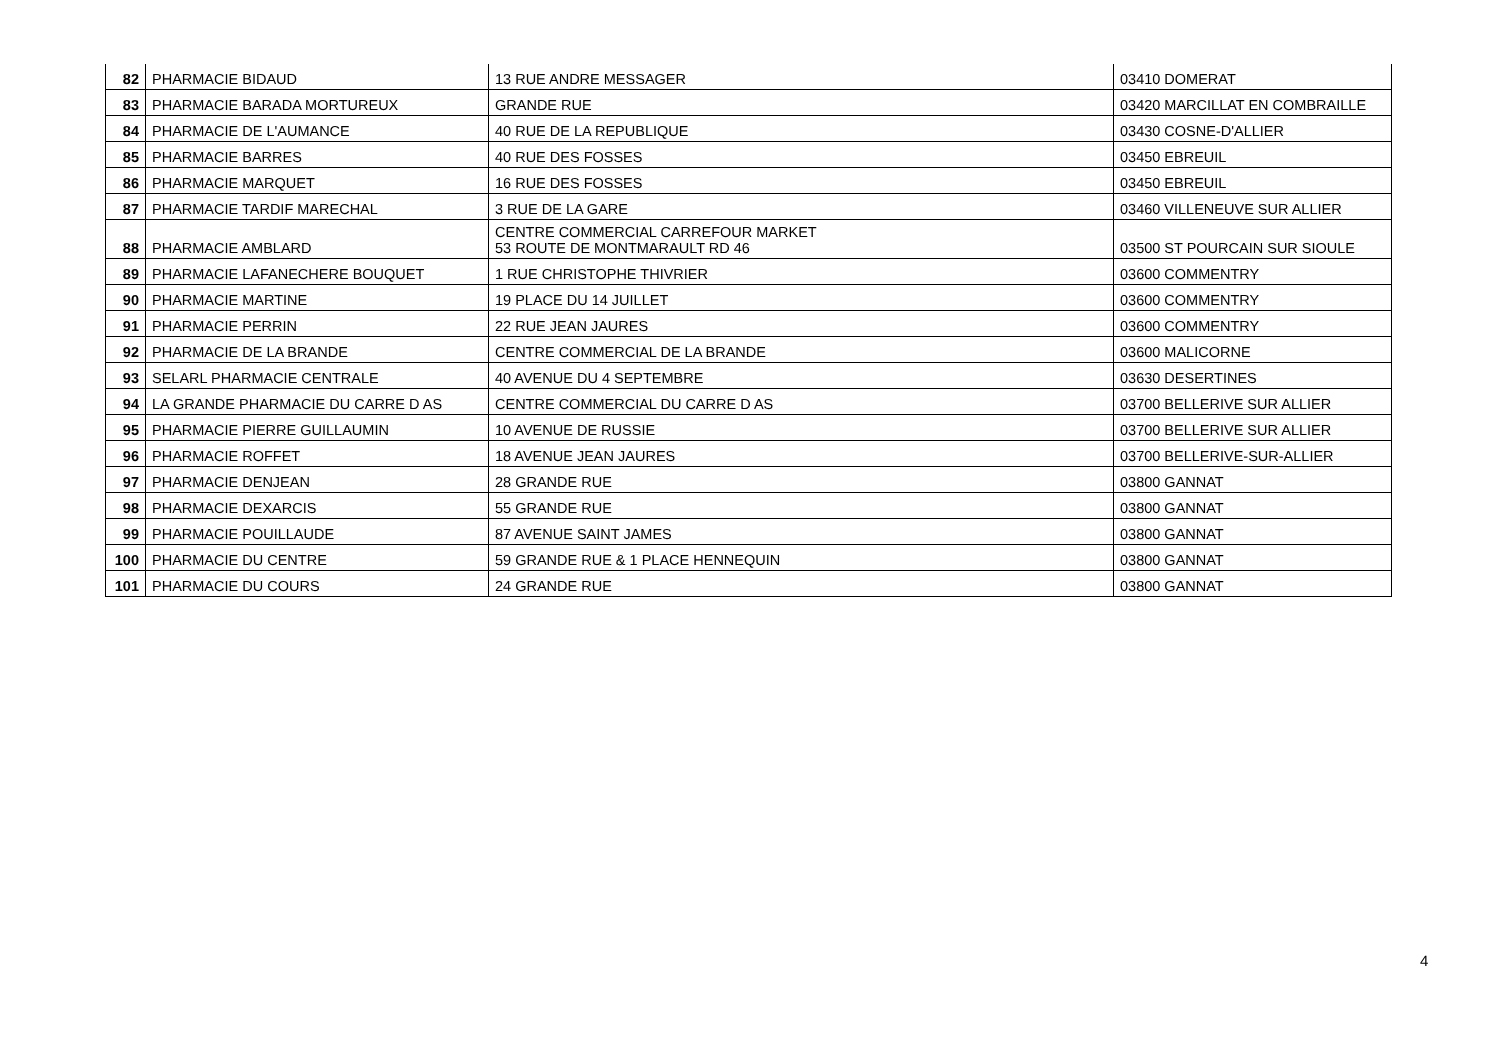| 82 | PHARMACIE BIDAUD | 13 RUE ANDRE MESSAGER | 03410 DOMERAT |
| 83 | PHARMACIE BARADA MORTUREUX | GRANDE RUE | 03420 MARCILLAT EN COMBRAILLE |
| 84 | PHARMACIE DE L'AUMANCE | 40 RUE DE LA REPUBLIQUE | 03430 COSNE-D'ALLIER |
| 85 | PHARMACIE BARRES | 40 RUE DES FOSSES | 03450 EBREUIL |
| 86 | PHARMACIE MARQUET | 16 RUE DES FOSSES | 03450 EBREUIL |
| 87 | PHARMACIE TARDIF MARECHAL | 3 RUE DE LA GARE | 03460 VILLENEUVE SUR ALLIER |
| 88 | PHARMACIE AMBLARD | CENTRE COMMERCIAL CARREFOUR MARKET 53 ROUTE DE MONTMARAULT RD 46 | 03500 ST POURCAIN SUR SIOULE |
| 89 | PHARMACIE LAFANECHERE BOUQUET | 1 RUE CHRISTOPHE THIVRIER | 03600 COMMENTRY |
| 90 | PHARMACIE MARTINE | 19 PLACE DU 14 JUILLET | 03600 COMMENTRY |
| 91 | PHARMACIE PERRIN | 22 RUE JEAN JAURES | 03600 COMMENTRY |
| 92 | PHARMACIE DE LA BRANDE | CENTRE COMMERCIAL DE LA BRANDE | 03600 MALICORNE |
| 93 | SELARL PHARMACIE CENTRALE | 40 AVENUE DU 4 SEPTEMBRE | 03630 DESERTINES |
| 94 | LA GRANDE PHARMACIE DU CARRE D AS | CENTRE COMMERCIAL DU CARRE D AS | 03700 BELLERIVE SUR ALLIER |
| 95 | PHARMACIE PIERRE GUILLAUMIN | 10 AVENUE DE RUSSIE | 03700 BELLERIVE SUR ALLIER |
| 96 | PHARMACIE ROFFET | 18 AVENUE JEAN JAURES | 03700 BELLERIVE-SUR-ALLIER |
| 97 | PHARMACIE DENJEAN | 28 GRANDE RUE | 03800 GANNAT |
| 98 | PHARMACIE DEXARCIS | 55 GRANDE RUE | 03800 GANNAT |
| 99 | PHARMACIE POUILLAUDE | 87 AVENUE SAINT JAMES | 03800 GANNAT |
| 100 | PHARMACIE DU CENTRE | 59 GRANDE RUE & 1 PLACE HENNEQUIN | 03800 GANNAT |
| 101 | PHARMACIE DU COURS | 24 GRANDE RUE | 03800 GANNAT |
4